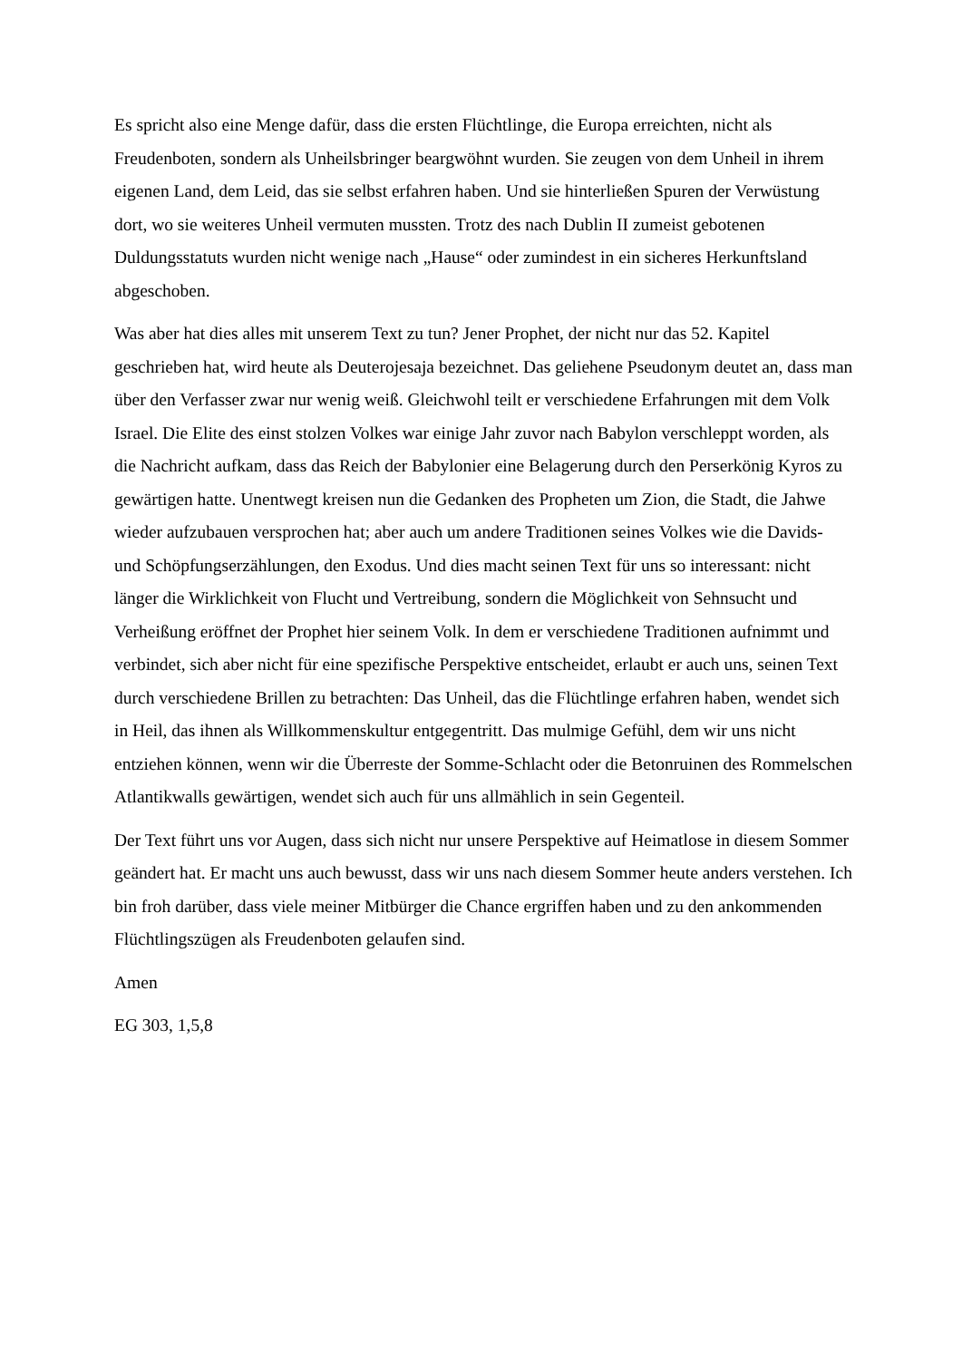Es spricht also eine Menge dafür, dass die ersten Flüchtlinge, die Europa erreichten, nicht als Freudenboten, sondern als Unheilsbringer beargwöhnt wurden. Sie zeugen von dem Unheil in ihrem eigenen Land, dem Leid, das sie selbst erfahren haben. Und sie hinterließen Spuren der Verwüstung dort, wo sie weiteres Unheil vermuten mussten. Trotz des nach Dublin II zumeist gebotenen Duldungsstatuts wurden nicht wenige nach „Hause“ oder zumindest in ein sicheres Herkunftsland abgeschoben.
Was aber hat dies alles mit unserem Text zu tun? Jener Prophet, der nicht nur das 52. Kapitel geschrieben hat, wird heute als Deuterojesaja bezeichnet. Das geliehene Pseudonym deutet an, dass man über den Verfasser zwar nur wenig weiß. Gleichwohl teilt er verschiedene Erfahrungen mit dem Volk Israel. Die Elite des einst stolzen Volkes war einige Jahr zuvor nach Babylon verschleppt worden, als die Nachricht aufkam, dass das Reich der Babylonier eine Belagerung durch den Perserkönig Kyros zu gewärtigen hatte. Unentwegt kreisen nun die Gedanken des Propheten um Zion, die Stadt, die Jahwe wieder aufzubauen versprochen hat; aber auch um andere Traditionen seines Volkes wie die Davids- und Schöpfungserzählungen, den Exodus. Und dies macht seinen Text für uns so interessant: nicht länger die Wirklichkeit von Flucht und Vertreibung, sondern die Möglichkeit von Sehnsucht und Verheißung eröffnet der Prophet hier seinem Volk. In dem er verschiedene Traditionen aufnimmt und verbindet, sich aber nicht für eine spezifische Perspektive entscheidet, erlaubt er auch uns, seinen Text durch verschiedene Brillen zu betrachten: Das Unheil, das die Flüchtlinge erfahren haben, wendet sich in Heil, das ihnen als Willkommenskultur entgegentritt. Das mulmige Gefühl, dem wir uns nicht entziehen können, wenn wir die Überreste der Somme-Schlacht oder die Betonruinen des Rommelschen Atlantikwalls gewärtigen, wendet sich auch für uns allmählich in sein Gegenteil.
Der Text führt uns vor Augen, dass sich nicht nur unsere Perspektive auf Heimatlose in diesem Sommer geändert hat. Er macht uns auch bewusst, dass wir uns nach diesem Sommer heute anders verstehen. Ich bin froh darüber, dass viele meiner Mitbürger die Chance ergriffen haben und zu den ankommenden Flüchtlingszügen als Freudenboten gelaufen sind.
Amen
EG 303, 1,5,8